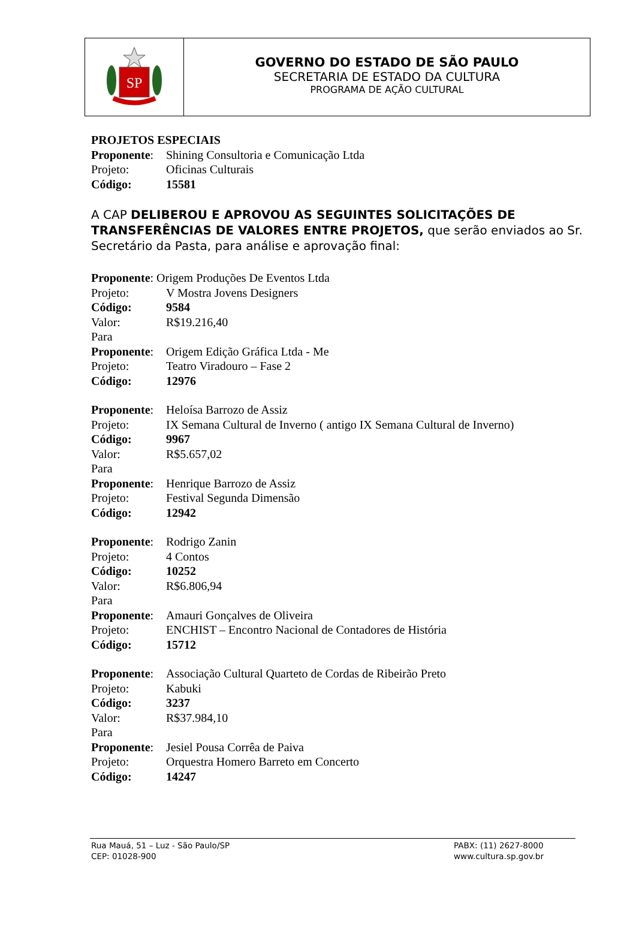SP
GOVERNO DO ESTADO DE SÃO PAULO
SECRETARIA DE ESTADO DA CULTURA
PROGRAMA DE AÇÃO CULTURAL
PROJETOS ESPECIAIS
Proponente: Shining Consultoria e Comunicação Ltda
Projeto: Oficinas Culturais
Código: 15581
A CAP DELIBEROU E APROVOU AS SEGUINTES SOLICITAÇÕES DE TRANSFERÊNCIAS DE VALORES ENTRE PROJETOS, que serão enviados ao Sr. Secretário da Pasta, para análise e aprovação final:
Proponente: Origem Produções De Eventos Ltda
Projeto: V Mostra Jovens Designers
Código: 9584
Valor: R$19.216,40
Para
Proponente: Origem Edição Gráfica Ltda - Me
Projeto: Teatro Viradouro – Fase 2
Código: 12976
Proponente: Heloísa Barrozo de Assiz
Projeto: IX Semana Cultural de Inverno ( antigo IX Semana Cultural de Inverno)
Código: 9967
Valor: R$5.657,02
Para
Proponente: Henrique Barrozo de Assiz
Projeto: Festival Segunda Dimensão
Código: 12942
Proponente: Rodrigo Zanin
Projeto: 4 Contos
Código: 10252
Valor: R$6.806,94
Para
Proponente: Amauri Gonçalves de Oliveira
Projeto: ENCHIST – Encontro Nacional de Contadores de História
Código: 15712
Proponente: Associação Cultural Quarteto de Cordas de Ribeirão Preto
Projeto: Kabuki
Código: 3237
Valor: R$37.984,10
Para
Proponente: Jesiel Pousa Corrêa de Paiva
Projeto: Orquestra Homero Barreto em Concerto
Código: 14247
Rua Mauá, 51 – Luz - São Paulo/SP
CEP: 01028-900
PABX: (11) 2627-8000
www.cultura.sp.gov.br